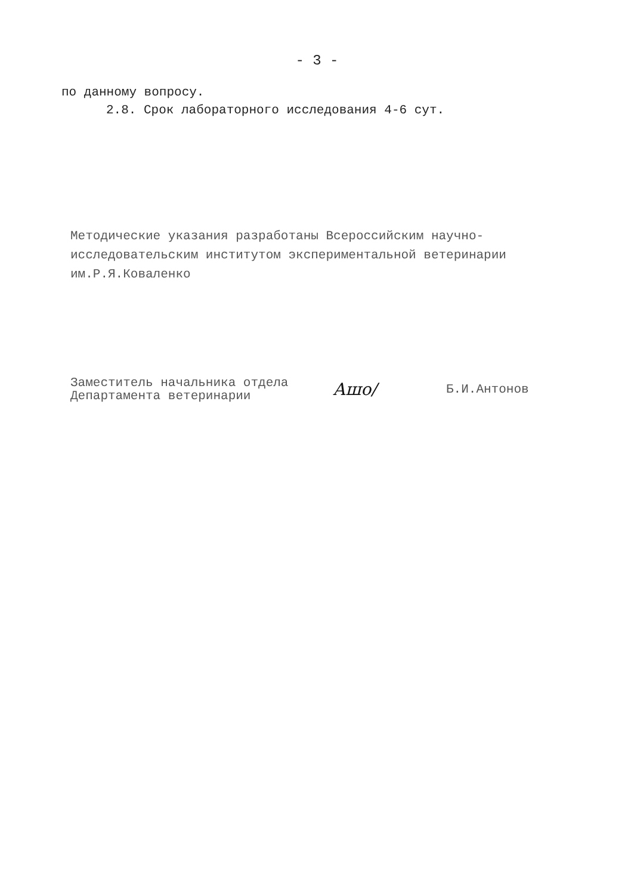- 3 -
по данному вопросу.
2.8. Срок лабораторного исследования 4-6 сут.
Методические указания разработаны Всероссийским научно-исследовательским институтом экспериментальной ветеринарии им.Р.Я.Коваленко
Заместитель начальника отдела
Департамента ветеринарии
Ашо/
Б.И.Антонов